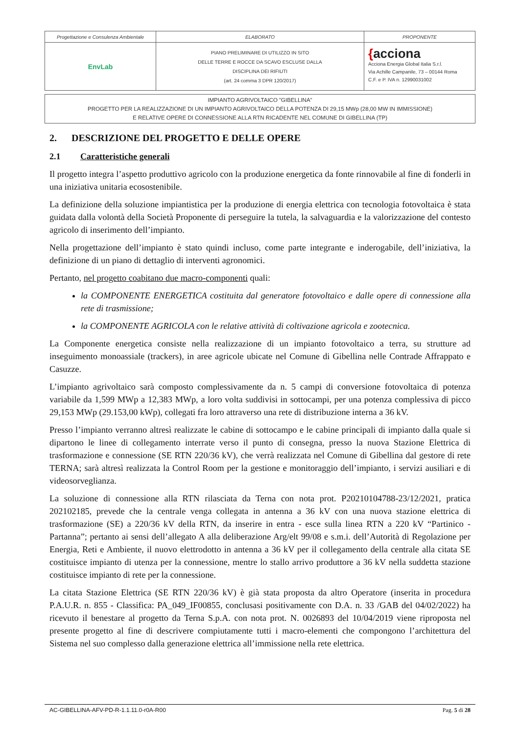| Progettazione e Consulenza Ambientale | ELABORATO | PROPONENTE |
| EnvLab | PIANO PRELIMINARE DI UTILIZZO IN SITO DELLE TERRE E ROCCE DA SCAVO ESCLUSE DALLA DISCIPLINA DEI RIFIUTI (art. 24 comma 3 DPR 120/2017) | { acciona Acciona Energia Global Italia S.r.l. Via Achille Campanile, 73 – 00144 Roma C.F. e P. IVA n. 12990031002 |
IMPIANTO AGRIVOLTAICO "GIBELLINA"
PROGETTO PER LA REALIZZAZIONE DI UN IMPIANTO AGRIVOLTAICO DELLA POTENZA DI 29,15 MWp (28,00 MW IN IMMISSIONE)
E RELATIVE OPERE DI CONNESSIONE ALLA RTN RICADENTE NEL COMUNE DI GIBELLINA (TP)
2. DESCRIZIONE DEL PROGETTO E DELLE OPERE
2.1 Caratteristiche generali
Il progetto integra l’aspetto produttivo agricolo con la produzione energetica da fonte rinnovabile al fine di fonderli in una iniziativa unitaria ecosostenibile.
La definizione della soluzione impiantistica per la produzione di energia elettrica con tecnologia fotovoltaica è stata guidata dalla volontà della Società Proponente di perseguire la tutela, la salvaguardia e la valorizzazione del contesto agricolo di inserimento dell’impianto.
Nella progettazione dell’impianto è stato quindi incluso, come parte integrante e inderogabile, dell’iniziativa, la definizione di un piano di dettaglio di interventi agronomici.
Pertanto, nel progetto coabitano due macro-componenti quali:
la COMPONENTE ENERGETICA costituita dal generatore fotovoltaico e dalle opere di connessione alla rete di trasmissione;
la COMPONENTE AGRICOLA con le relative attività di coltivazione agricola e zootecnica.
La Componente energetica consiste nella realizzazione di un impianto fotovoltaico a terra, su strutture ad inseguimento monoassiale (trackers), in aree agricole ubicate nel Comune di Gibellina nelle Contrade Affrappato e Casuzze.
L’impianto agrivoltaico sarà composto complessivamente da n. 5 campi di conversione fotovoltaica di potenza variabile da 1,599 MWp a 12,383 MWp, a loro volta suddivisi in sottocampi, per una potenza complessiva di picco 29,153 MWp (29.153,00 kWp), collegati fra loro attraverso una rete di distribuzione interna a 36 kV.
Presso l’impianto verranno altresì realizzate le cabine di sottocampo e le cabine principali di impianto dalla quale si dipartono le linee di collegamento interrate verso il punto di consegna, presso la nuova Stazione Elettrica di trasformazione e connessione (SE RTN 220/36 kV), che verrà realizzata nel Comune di Gibellina dal gestore di rete TERNA; sarà altresì realizzata la Control Room per la gestione e monitoraggio dell’impianto, i servizi ausiliari e di videosorveglianza.
La soluzione di connessione alla RTN rilasciata da Terna con nota prot. P20210104788-23/12/2021, pratica 202102185, prevede che la centrale venga collegata in antenna a 36 kV con una nuova stazione elettrica di trasformazione (SE) a 220/36 kV della RTN, da inserire in entra - esce sulla linea RTN a 220 kV “Partinico - Partanna”; pertanto ai sensi dell’allegato A alla deliberazione Arg/elt 99/08 e s.m.i. dell’Autorità di Regolazione per Energia, Reti e Ambiente, il nuovo elettrodotto in antenna a 36 kV per il collegamento della centrale alla citata SE costituisce impianto di utenza per la connessione, mentre lo stallo arrivo produttore a 36 kV nella suddetta stazione costituisce impianto di rete per la connessione.
La citata Stazione Elettrica (SE RTN 220/36 kV) è già stata proposta da altro Operatore (inserita in procedura P.A.U.R. n. 855 - Classifica: PA_049_IF00855, conclusasi positivamente con D.A. n. 33 /GAB del 04/02/2022) ha ricevuto il benestare al progetto da Terna S.p.A. con nota prot. N. 0026893 del 10/04/2019 viene riproposta nel presente progetto al fine di descrivere compiutamente tutti i macro-elementi che compongono l’architettura del Sistema nel suo complesso dalla generazione elettrica all’immissione nella rete elettrica.
AC-GIBELLINA-AFV-PD-R-1.1.11.0-r0A-R00 Pag. 5 di 28